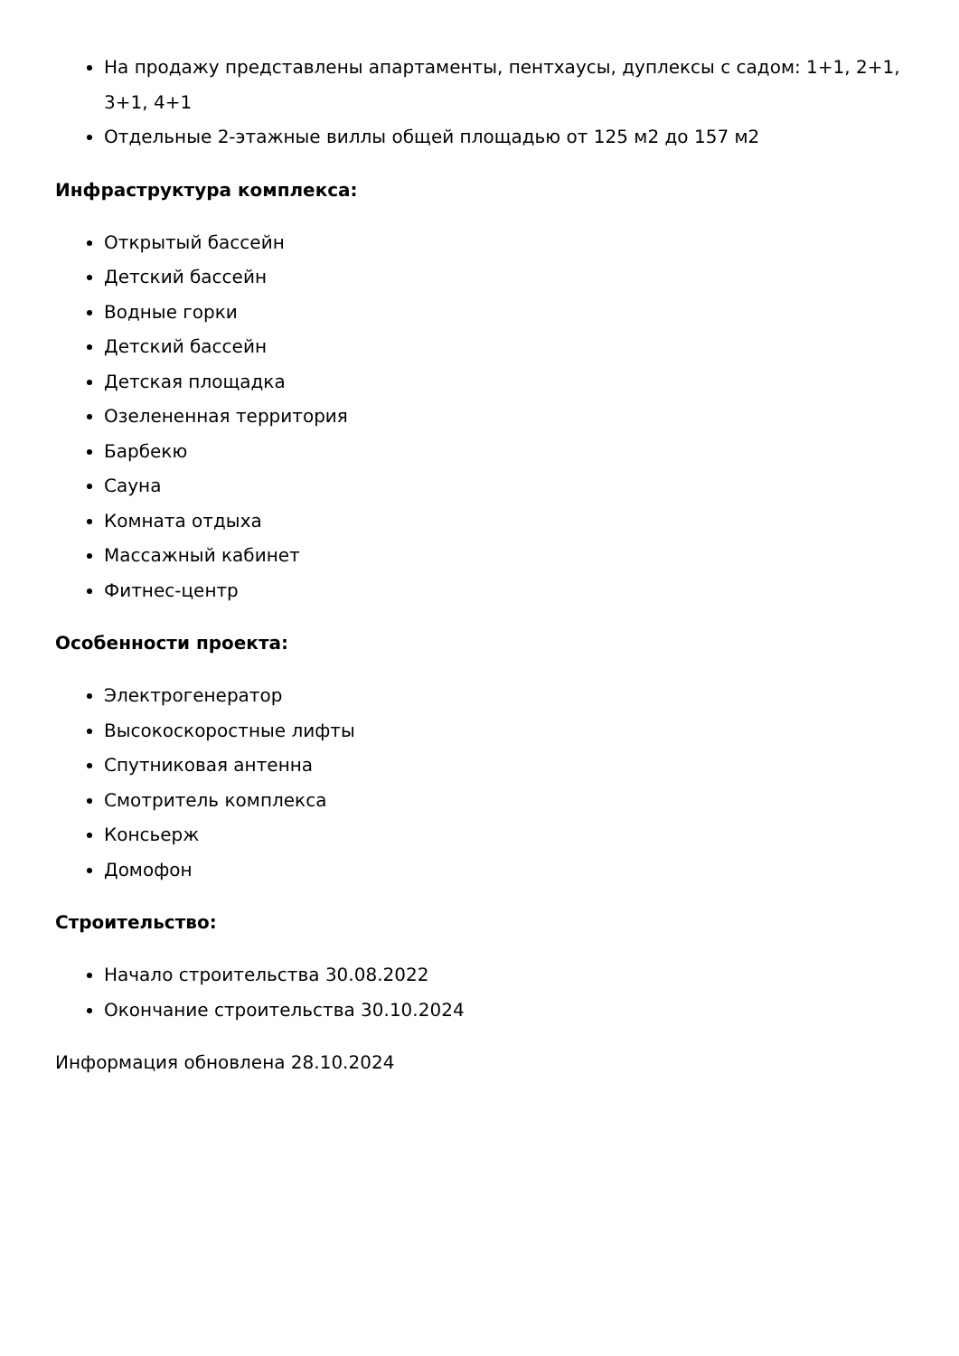На продажу представлены апартаменты, пентхаусы, дуплексы с садом: 1+1, 2+1, 3+1, 4+1
Отдельные 2-этажные виллы общей площадью от 125 м2 до 157 м2
Инфраструктура комплекса:
Открытый бассейн
Детский бассейн
Водные горки
Детский бассейн
Детская площадка
Озелененная территория
Барбекю
Сауна
Комната отдыха
Массажный кабинет
Фитнес-центр
Особенности проекта:
Электрогенератор
Высокоскоростные лифты
Спутниковая антенна
Смотритель комплекса
Консьерж
Домофон
Строительство:
Начало строительства 30.08.2022
Окончание строительства 30.10.2024
Информация обновлена 28.10.2024